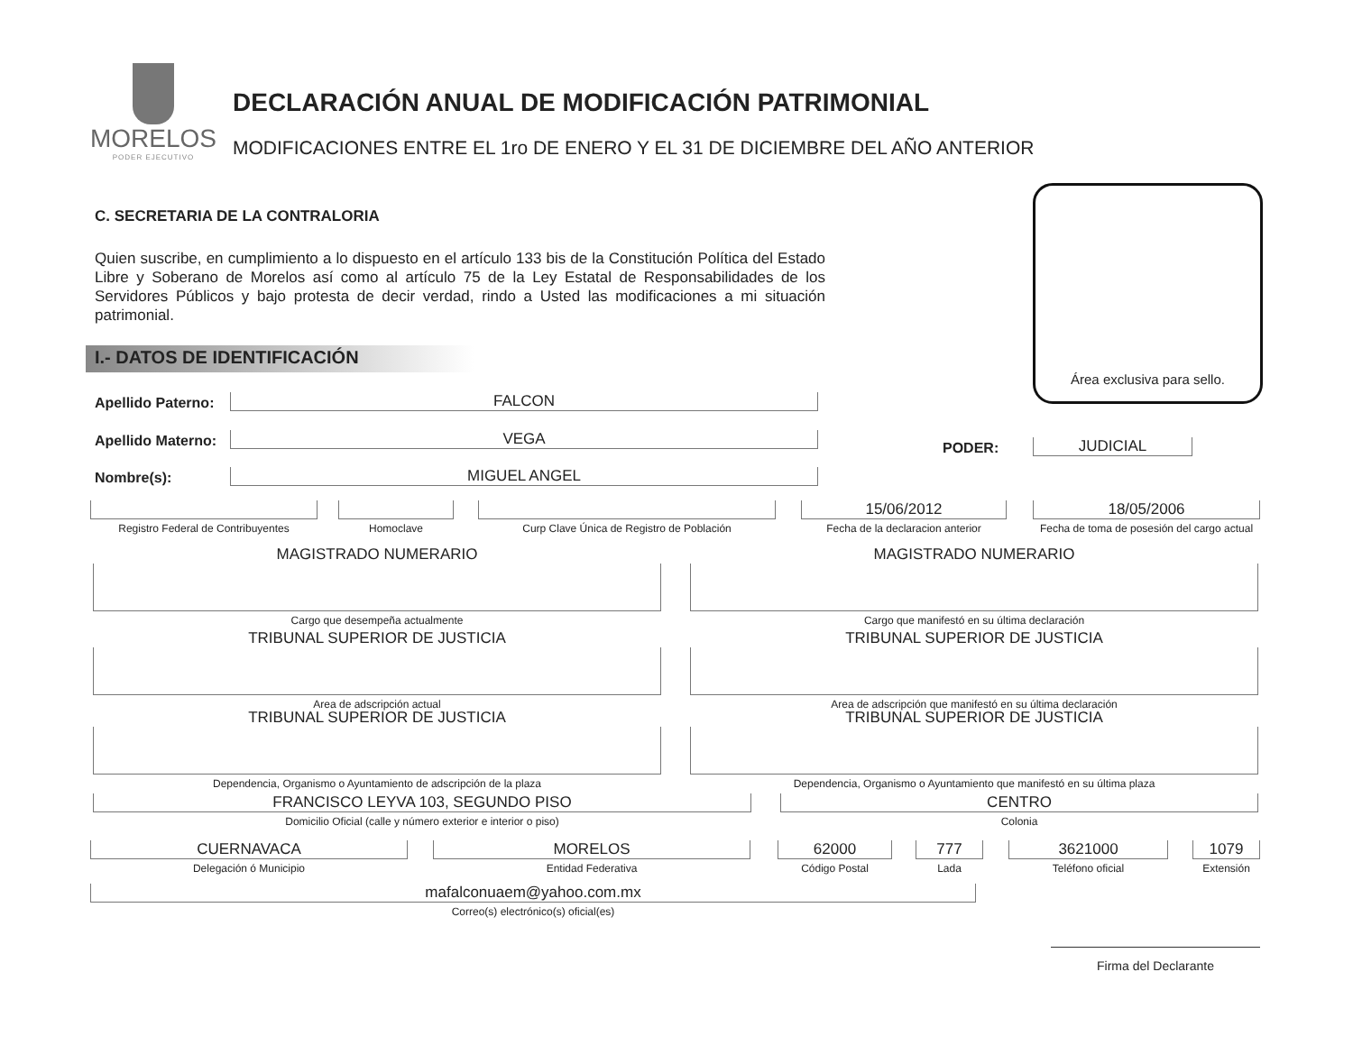MORELOS
PODER EJECUTIVO
DECLARACIÓN ANUAL DE MODIFICACIÓN PATRIMONIAL
MODIFICACIONES ENTRE EL 1ro DE ENERO Y EL 31 DE DICIEMBRE DEL AÑO ANTERIOR
C. SECRETARIA DE LA CONTRALORIA
Quien suscribe, en cumplimiento a lo dispuesto en el artículo 133 bis de la Constitución Política del Estado Libre y Soberano de Morelos así como al artículo 75 de la Ley Estatal de Responsabilidades de los Servidores Públicos y bajo protesta de decir verdad, rindo a Usted las modificaciones a mi situación patrimonial.
Área exclusiva para sello.
I.- DATOS DE IDENTIFICACIÓN
Apellido Paterno:
FALCON
Apellido Materno:
VEGA
Nombre(s):
MIGUEL ANGEL
PODER:
JUDICIAL
Registro Federal de Contribuyentes
Homoclave
Curp Clave Única de Registro de Población
15/06/2012
Fecha de la declaracion anterior
18/05/2006
Fecha de toma de posesión del cargo actual
MAGISTRADO NUMERARIO
Cargo que desempeña actualmente
MAGISTRADO NUMERARIO
Cargo que manifestó en su última declaración
TRIBUNAL SUPERIOR DE JUSTICIA
Area de adscripción actual
TRIBUNAL SUPERIOR DE JUSTICIA
Area de adscripción que manifestó en su última declaración
TRIBUNAL SUPERIOR DE JUSTICIA
Dependencia, Organismo o Ayuntamiento de adscripción de la plaza
TRIBUNAL SUPERIOR DE JUSTICIA
Dependencia, Organismo o Ayuntamiento que manifestó en su última plaza
FRANCISCO LEYVA 103, SEGUNDO PISO
Domicilio Oficial (calle y número exterior e interior o piso)
CENTRO
Colonia
CUERNAVACA
Delegación ó Municipio
MORELOS
Entidad Federativa
62000
Código Postal
777
Lada
3621000
Teléfono oficial
1079
Extensión
mafalconuaem@yahoo.com.mx
Correo(s) electrónico(s) oficial(es)
Firma del Declarante